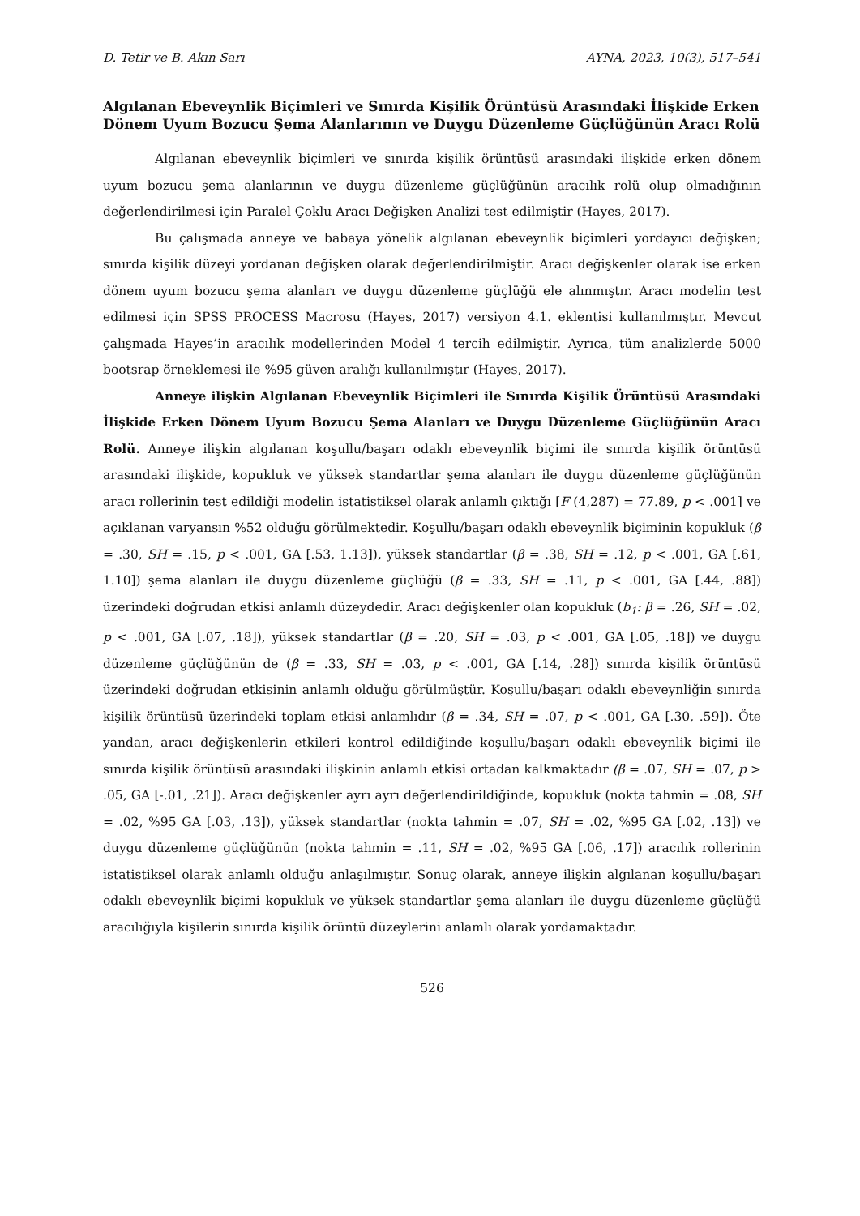D. Tetir ve B. Akın Sarı AYNA, 2023, 10(3), 517–541
Algılanan Ebeveynlik Biçimleri ve Sınırda Kişilik Örüntüsü Arasındaki İlişkide Erken Dönem Uyum Bozucu Şema Alanlarının ve Duygu Düzenleme Güçlüğünün Aracı Rolü
Algılanan ebeveynlik biçimleri ve sınırda kişilik örüntüsü arasındaki ilişkide erken dönem uyum bozucu şema alanlarının ve duygu düzenleme güçlüğünün aracılık rolü olup olmadığının değerlendirilmesi için Paralel Çoklu Aracı Değişken Analizi test edilmiştir (Hayes, 2017).
Bu çalışmada anneye ve babaya yönelik algılanan ebeveynlik biçimleri yordayıcı değişken; sınırda kişilik düzeyi yordanan değişken olarak değerlendirilmiştir. Aracı değişkenler olarak ise erken dönem uyum bozucu şema alanları ve duygu düzenleme güçlüğü ele alınmıştır. Aracı modelin test edilmesi için SPSS PROCESS Macrosu (Hayes, 2017) versiyon 4.1. eklentisi kullanılmıştır. Mevcut çalışmada Hayes’in aracılık modellerinden Model 4 tercih edilmiştir. Ayrıca, tüm analizlerde 5000 bootsrap örneklemesi ile %95 güven aralığı kullanılmıştır (Hayes, 2017).
Anneye ilişkin Algılanan Ebeveynlik Biçimleri ile Sınırda Kişilik Örüntüsü Arasındaki İlişkide Erken Dönem Uyum Bozucu Şema Alanları ve Duygu Düzenleme Güçlüğünün Aracı Rolü. Anneye ilişkin algılanan koşullu/başarı odaklı ebeveynlik biçimi ile sınırda kişilik örüntüsü arasındaki ilişkide, kopukluk ve yüksek standartlar şema alanları ile duygu düzenleme güçlüğünün aracı rollerinin test edildiği modelin istatistiksel olarak anlamlı çıktığı [F (4,287) = 77.89, p < .001] ve açıklanan varyansın %52 olduğu görülmektedir. Koşullu/başarı odaklı ebeveynlik biçiminin kopukluk (β = .30, SH = .15, p < .001, GA [.53, 1.13]), yüksek standartlar (β = .38, SH = .12, p < .001, GA [.61, 1.10]) şema alanları ile duygu düzenleme güçlüğü (β = .33, SH = .11, p < .001, GA [.44, .88]) üzerindeki doğrudan etkisi anlamlı düzeydedir. Aracı değişkenler olan kopukluk (b<sub>1</sub>: β = .26, SH = .02, p < .001, GA [.07, .18]), yüksek standartlar (β = .20, SH = .03, p < .001, GA [.05, .18]) ve duygu düzenleme güçlüğünün de (β = .33, SH = .03, p < .001, GA [.14, .28]) sınırda kişilik örüntüsü üzerindeki doğrudan etkisinin anlamlı olduğu görülmüştür. Koşullu/başarı odaklı ebeveynliğin sınırda kişilik örüntüsü üzerindeki toplam etkisi anlamlıdır (β = .34, SH = .07, p < .001, GA [.30, .59]). Öte yandan, aracı değişkenlerin etkileri kontrol edildiğinde koşullu/başarı odaklı ebeveynlik biçimi ile sınırda kişilik örüntüsü arasındaki ilişkinin anlamlı etkisi ortadan kalkmaktadır (β = .07, SH = .07, p > .05, GA [-.01, .21]). Aracı değişkenler ayrı ayrı değerlendirildiğinde, kopukluk (nokta tahmin = .08, SH = .02, %95 GA [.03, .13]), yüksek standartlar (nokta tahmin = .07, SH = .02, %95 GA [.02, .13]) ve duygu düzenleme güçlüğünün (nokta tahmin = .11, SH = .02, %95 GA [.06, .17]) aracılık rollerinin istatistiksel olarak anlamlı olduğu anlaşılmıştır. Sonuç olarak, anneye ilişkin algılanan koşullu/başarı odaklı ebeveynlik biçimi kopukluk ve yüksek standartlar şema alanları ile duygu düzenleme güçlüğü aracılığıyla kişilerin sınırda kişilik örüntü düzeylerini anlamlı olarak yordamaktadır.
526